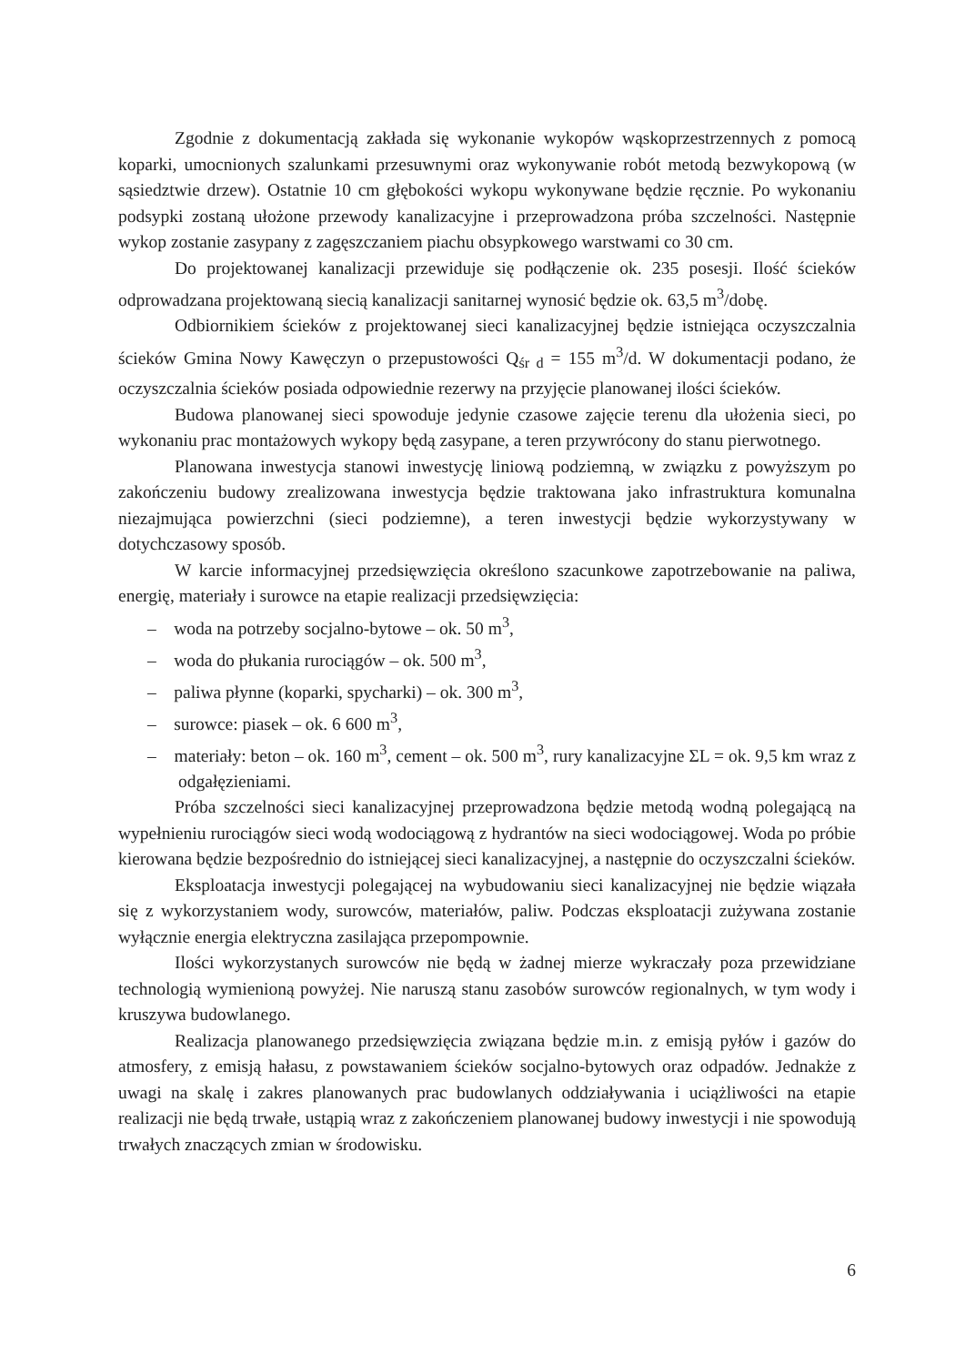Zgodnie z dokumentacją zakłada się wykonanie wykopów wąskoprzestrzennych z pomocą koparki, umocnionych szalunkami przesuwnymi oraz wykonywanie robót metodą bezwykopową (w sąsiedztwie drzew). Ostatnie 10 cm głębokości wykopu wykonywane będzie ręcznie. Po wykonaniu podsypki zostaną ułożone przewody kanalizacyjne i przeprowadzona próba szczelności. Następnie wykop zostanie zasypany z zagęszczaniem piachu obsypkowego warstwami co 30 cm.
Do projektowanej kanalizacji przewiduje się podłączenie ok. 235 posesji. Ilość ścieków odprowadzana projektowaną siecią kanalizacji sanitarnej wynosić będzie ok. 63,5 m<sup>3</sup>/dobę.
Odbiornikiem ścieków z projektowanej sieci kanalizacyjnej będzie istniejąca oczyszczalnia ścieków Gmina Nowy Kawęczyn o przepustowości Q<sub>śr d</sub> = 155 m<sup>3</sup>/d. W dokumentacji podano, że oczyszczalnia ścieków posiada odpowiednie rezerwy na przyjęcie planowanej ilości ścieków.
Budowa planowanej sieci spowoduje jedynie czasowe zajęcie terenu dla ułożenia sieci, po wykonaniu prac montażowych wykopy będą zasypane, a teren przywrócony do stanu pierwotnego.
Planowana inwestycja stanowi inwestycję liniową podziemną, w związku z powyższym po zakończeniu budowy zrealizowana inwestycja będzie traktowana jako infrastruktura komunalna niezajmująca powierzchni (sieci podziemne), a teren inwestycji będzie wykorzystywany w dotychczasowy sposób.
W karcie informacyjnej przedsięwzięcia określono szacunkowe zapotrzebowanie na paliwa, energię, materiały i surowce na etapie realizacji przedsięwzięcia:
– woda na potrzeby socjalno-bytowe – ok. 50 m<sup>3</sup>,
– woda do płukania rurociągów – ok. 500 m<sup>3</sup>,
– paliwa płynne (koparki, spycharki) – ok. 300 m<sup>3</sup>,
– surowce: piasek – ok. 6 600 m<sup>3</sup>,
– materiały: beton – ok. 160 m<sup>3</sup>, cement – ok. 500 m<sup>3</sup>, rury kanalizacyjne ΣL = ok. 9,5 km wraz z odgałęzieniami.
Próba szczelności sieci kanalizacyjnej przeprowadzona będzie metodą wodną polegającą na wypełnieniu rurociągów sieci wodą wodociągową z hydrantów na sieci wodociągowej. Woda po próbie kierowana będzie bezpośrednio do istniejącej sieci kanalizacyjnej, a następnie do oczyszczalni ścieków.
Eksploatacja inwestycji polegającej na wybudowaniu sieci kanalizacyjnej nie będzie wiązała się z wykorzystaniem wody, surowców, materiałów, paliw. Podczas eksploatacji zużywana zostanie wyłącznie energia elektryczna zasilająca przepompownie.
Ilości wykorzystanych surowców nie będą w żadnej mierze wykraczały poza przewidziane technologią wymienioną powyżej. Nie naruszą stanu zasobów surowców regionalnych, w tym wody i kruszywa budowlanego.
Realizacja planowanego przedsięwzięcia związana będzie m.in. z emisją pyłów i gazów do atmosfery, z emisją hałasu, z powstawaniem ścieków socjalno-bytowych oraz odpadów. Jednakże z uwagi na skalę i zakres planowanych prac budowlanych oddziaływania i uciążliwości na etapie realizacji nie będą trwałe, ustąpią wraz z zakończeniem planowanej budowy inwestycji i nie spowodują trwałych znaczących zmian w środowisku.
6